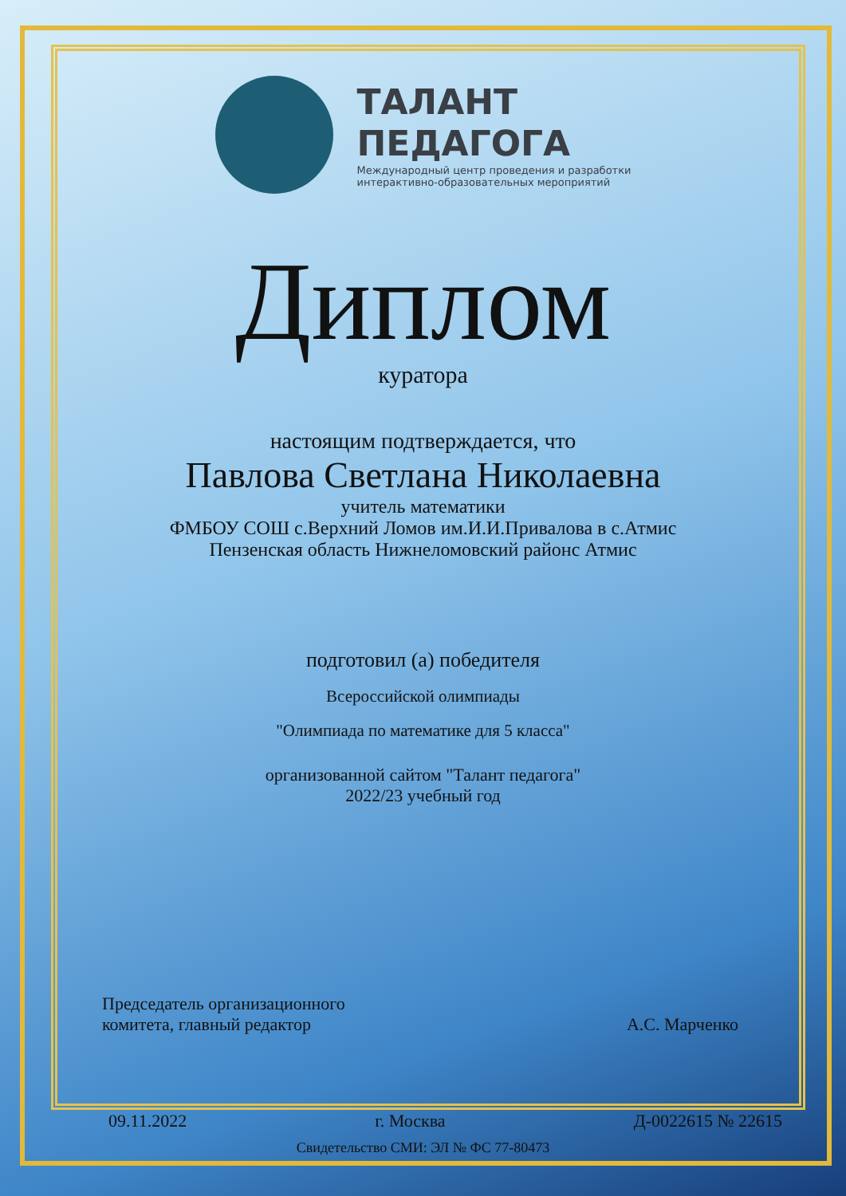ТАЛАНТ
ПЕДАГОГА
Международный центр проведения и разработки
интерактивно-образовательных мероприятий
Диплом
куратора
настоящим подтверждается, что
Павлова Светлана Николаевна
учитель математики
ФМБОУ СОШ с.Верхний Ломов им.И.И.Привалова в с.Атмис
Пензенская область Нижнеломовский районс Атмис
подготовил (а) победителя
Всероссийской олимпиады
"Олимпиада по математике для 5 класса"
организованной сайтом "Талант педагога"
2022/23 учебный год
Председатель организационного
комитета, главный редактор
А.С. Марченко
09.11.2022 г. Москва Д-0022615 № 22615
Свидетельство СМИ: ЭЛ № ФС 77-80473